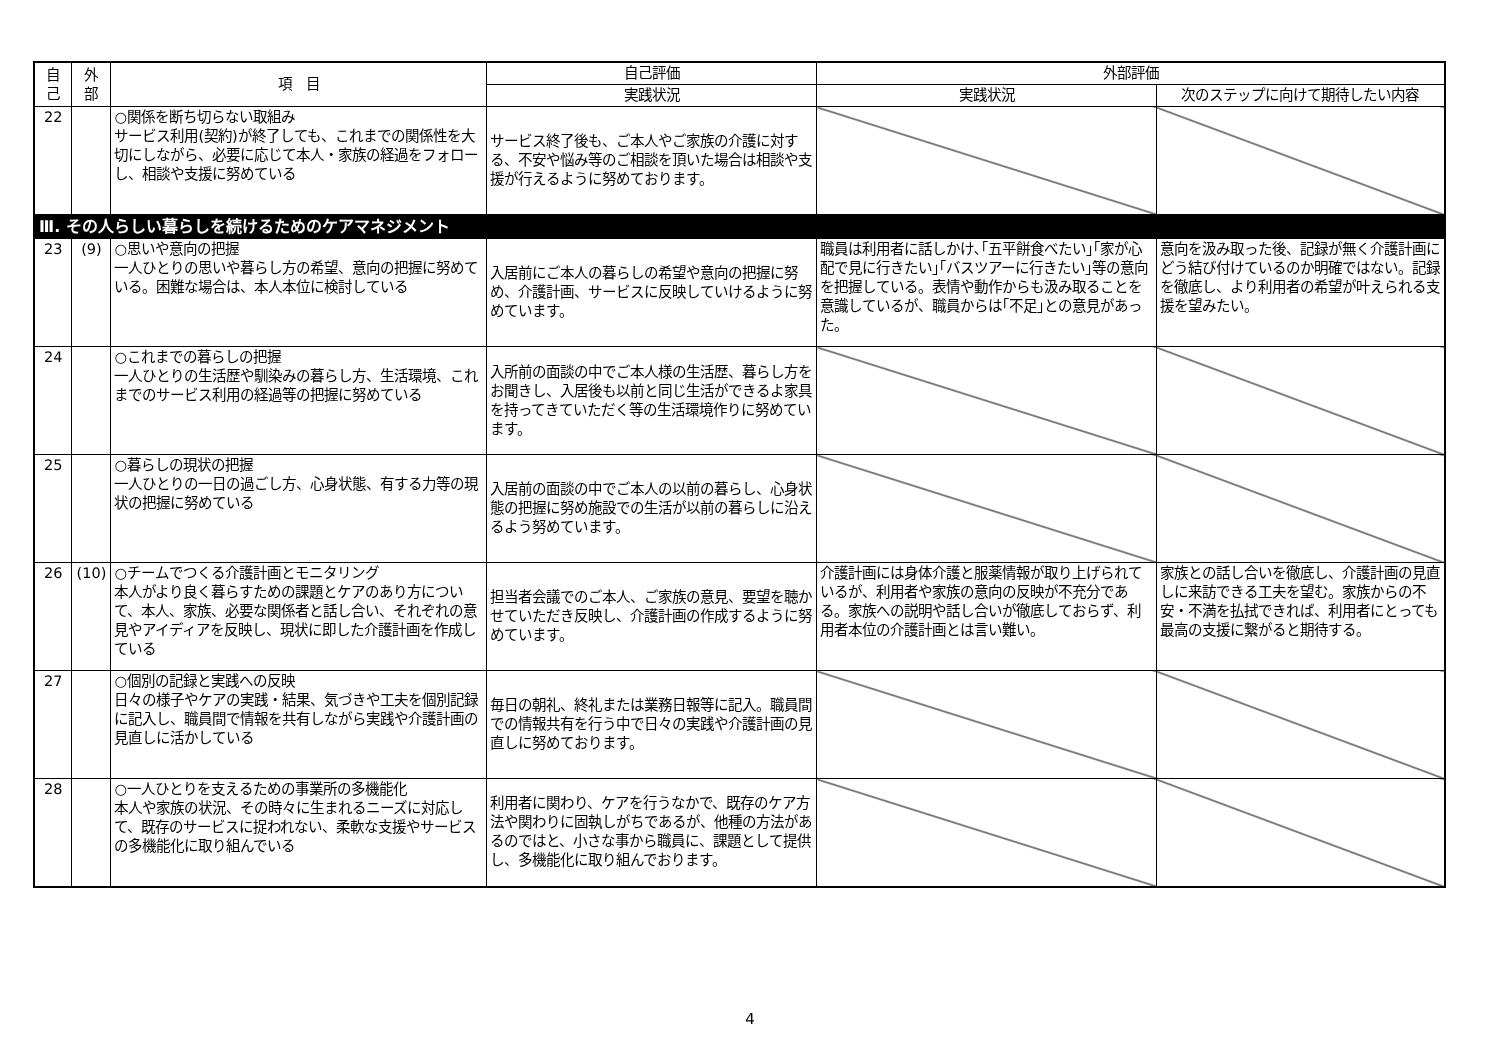| 自 己 | 外 部 | 項 目 | 自己評価 | 外部評価 | |
| --- | --- | --- | --- | --- | --- |
| | | | 実践状況 | 実践状況 | 次のステップに向けて期待したい内容 |
| 22 | | ○関係を断ち切らない取組み サービス利用(契約)が終了しても、これまでの関係性を大切にしながら、必要に応じて本人・家族の経過をフォローし、相談や支援に努めている | サービス終了後も、ご本人やご家族の介護に対する、不安や悩み等のご相談を頂いた場合は相談や支援が行えるように努めております。 | | |
| Ⅲ. その人らしい暮らしを続けるためのケアマネジメント | | | | | |
| 23 | (9) | ○思いや意向の把握 一人ひとりの思いや暮らし方の希望、意向の把握に努めている。困難な場合は、本人本位に検討している | 入居前にご本人の暮らしの希望や意向の把握に努め、介護計画、サービスに反映していけるように努めています。 | 職員は利用者に話しかけ､｢五平餅食べたい｣｢家が心配で見に行きたい｣｢バスツアーに行きたい｣等の意向を把握している。表情や動作からも汲み取ることを意識しているが、職員からは｢不足｣との意見があった。 | 意向を汲み取った後、記録が無く介護計画にどう結び付けているのか明確ではない。記録を徹底し、より利用者の希望が叶えられる支援を望みたい。 |
| 24 | | ○これまでの暮らしの把握 一人ひとりの生活歴や馴染みの暮らし方、生活環境、これまでのサービス利用の経過等の把握に努めている | 入所前の面談の中でご本人様の生活歴、暮らし方をお聞きし、入居後も以前と同じ生活ができるよ家具を持ってきていただく等の生活環境作りに努めています。 | | |
| 25 | | ○暮らしの現状の把握 一人ひとりの一日の過ごし方、心身状態、有する力等の現状の把握に努めている | 入居前の面談の中でご本人の以前の暮らし、心身状態の把握に努め施設での生活が以前の暮らしに沿えるよう努めています。 | | |
| 26 | (10) | ○チームでつくる介護計画とモニタリング 本人がより良く暮らすための課題とケアのあり方について、本人、家族、必要な関係者と話し合い、それぞれの意見やアイディアを反映し、現状に即した介護計画を作成している | 担当者会議でのご本人、ご家族の意見、要望を聴かせていただき反映し、介護計画の作成するように努めています。 | 介護計画には身体介護と服薬情報が取り上げられているが、利用者や家族の意向の反映が不充分である。家族への説明や話し合いが徹底しておらず、利用者本位の介護計画とは言い難い。 | 家族との話し合いを徹底し、介護計画の見直しに来訪できる工夫を望む。家族からの不安・不満を払拭できれば、利用者にとっても最高の支援に繋がると期待する。 |
| 27 | | ○個別の記録と実践への反映 日々の様子やケアの実践・結果、気づきや工夫を個別記録に記入し、職員間で情報を共有しながら実践や介護計画の見直しに活かしている | 毎日の朝礼、終礼または業務日報等に記入。職員間での情報共有を行う中で日々の実践や介護計画の見直しに努めております。 | | |
| 28 | | ○一人ひとりを支えるための事業所の多機能化 本人や家族の状況、その時々に生まれるニーズに対応して、既存のサービスに捉われない、柔軟な支援やサービスの多機能化に取り組んでいる | 利用者に関わり、ケアを行うなかで、既存のケア方法や関わりに固執しがちであるが、他種の方法があるのではと、小さな事から職員に、課題として提供し、多機能化に取り組んでおります。 | | |
4